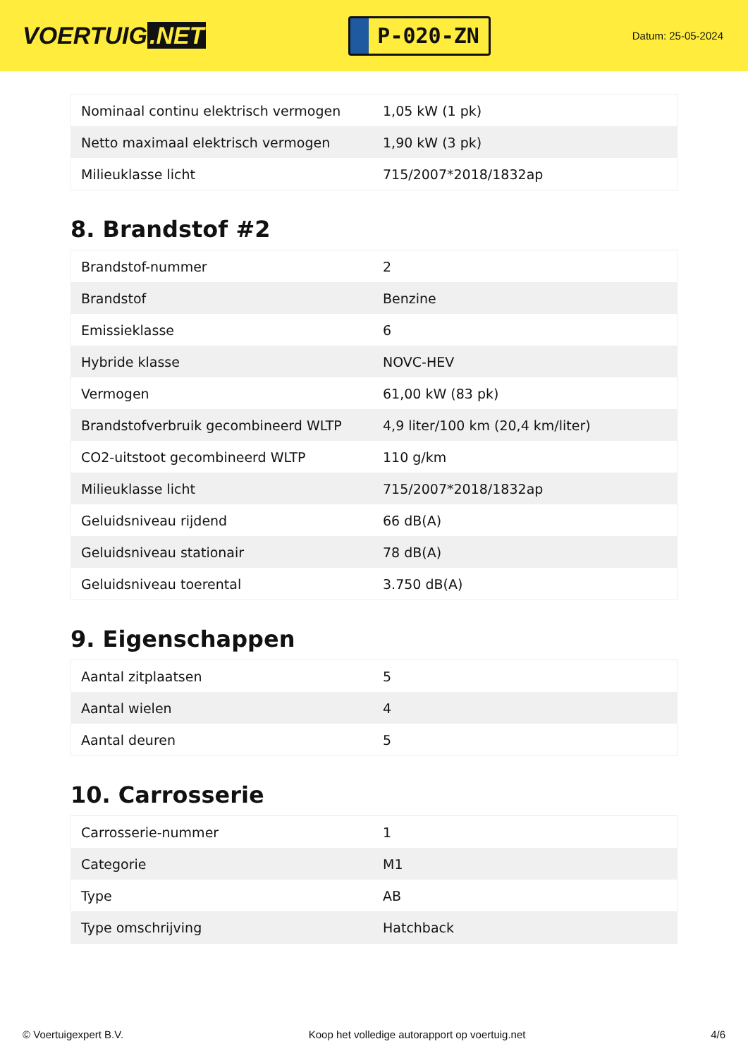VOERTUIG.NET
P-020-ZN
Datum: 25-05-2024
| Nominaal continu elektrisch vermogen | 1,05 kW (1 pk) |
| Netto maximaal elektrisch vermogen | 1,90 kW (3 pk) |
| Milieuklasse licht | 715/2007*2018/1832ap |
8. Brandstof #2
| Brandstof-nummer | 2 |
| Brandstof | Benzine |
| Emissieklasse | 6 |
| Hybride klasse | NOVC-HEV |
| Vermogen | 61,00 kW (83 pk) |
| Brandstofverbruik gecombineerd WLTP | 4,9 liter/100 km (20,4 km/liter) |
| CO2-uitstoot gecombineerd WLTP | 110 g/km |
| Milieuklasse licht | 715/2007*2018/1832ap |
| Geluidsniveau rijdend | 66 dB(A) |
| Geluidsniveau stationair | 78 dB(A) |
| Geluidsniveau toerental | 3.750 dB(A) |
9. Eigenschappen
| Aantal zitplaatsen | 5 |
| Aantal wielen | 4 |
| Aantal deuren | 5 |
10. Carrosserie
| Carrosserie-nummer | 1 |
| Categorie | M1 |
| Type | AB |
| Type omschrijving | Hatchback |
© Voertuigexpert B.V. Koop het volledige autorapport op voertuig.net 4/6